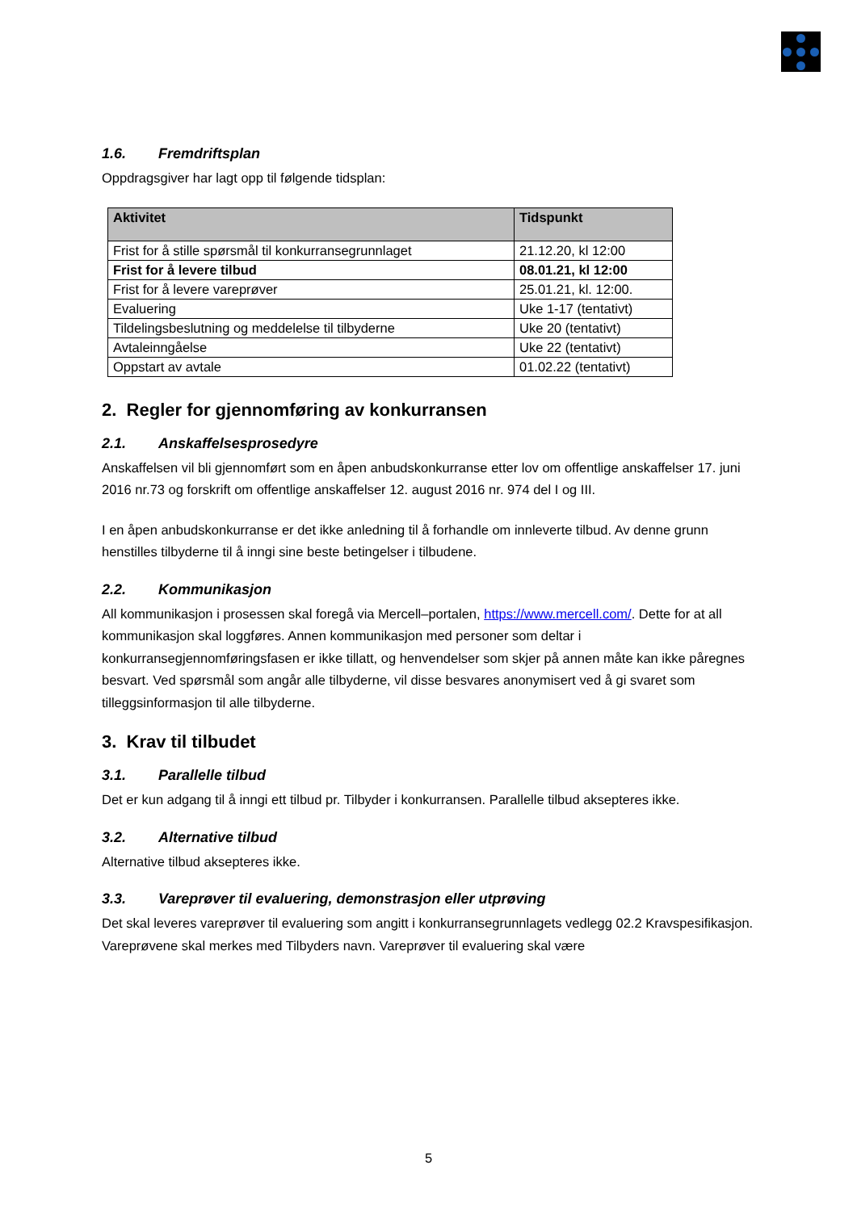1.6. Fremdriftsplan
Oppdragsgiver har lagt opp til følgende tidsplan:
| Aktivitet | Tidspunkt |
| --- | --- |
| Frist for å stille spørsmål til konkurransegrunnlaget | 21.12.20, kl 12:00 |
| Frist for å levere tilbud | 08.01.21, kl 12:00 |
| Frist for å levere vareprøver | 25.01.21, kl. 12:00. |
| Evaluering | Uke 1-17 (tentativt) |
| Tildelingsbeslutning og meddelelse til tilbyderne | Uke 20 (tentativt) |
| Avtaleinngåelse | Uke 22 (tentativt) |
| Oppstart av avtale | 01.02.22 (tentativt) |
2. Regler for gjennomføring av konkurransen
2.1. Anskaffelsesprosedyre
Anskaffelsen vil bli gjennomført som en åpen anbudskonkurranse etter lov om offentlige anskaffelser 17. juni 2016 nr.73 og forskrift om offentlige anskaffelser 12. august 2016 nr. 974 del I og III.
I en åpen anbudskonkurranse er det ikke anledning til å forhandle om innleverte tilbud. Av denne grunn henstilles tilbyderne til å inngi sine beste betingelser i tilbudene.
2.2. Kommunikasjon
All kommunikasjon i prosessen skal foregå via Mercell–portalen, https://www.mercell.com/. Dette for at all kommunikasjon skal loggføres. Annen kommunikasjon med personer som deltar i konkurransegjennomføringsfasen er ikke tillatt, og henvendelser som skjer på annen måte kan ikke påregnes besvart. Ved spørsmål som angår alle tilbyderne, vil disse besvares anonymisert ved å gi svaret som tilleggsinformasjon til alle tilbyderne.
3. Krav til tilbudet
3.1. Parallelle tilbud
Det er kun adgang til å inngi ett tilbud pr. Tilbyder i konkurransen. Parallelle tilbud aksepteres ikke.
3.2. Alternative tilbud
Alternative tilbud aksepteres ikke.
3.3. Vareprøver til evaluering, demonstrasjon eller utprøving
Det skal leveres vareprøver til evaluering som angitt i konkurransegrunnlagets vedlegg 02.2 Kravspesifikasjon. Vareprøvene skal merkes med Tilbyders navn. Vareprøver til evaluering skal være
5